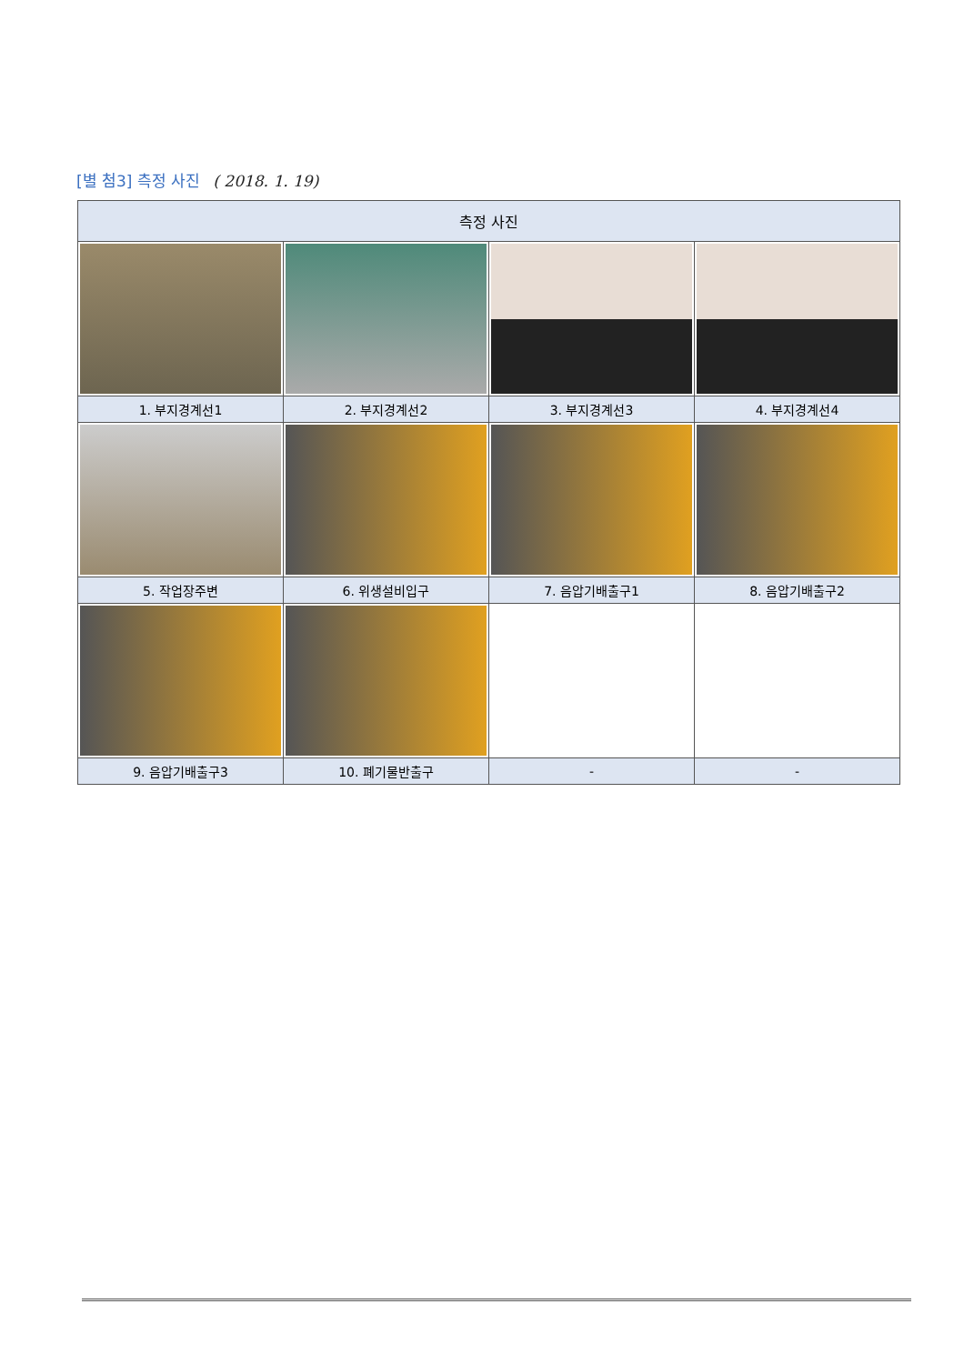[별 첨3] 측정 사진 ( 2018. 1. 19)
| 측정 사진 | | | |
| --- | --- | --- | --- |
| 1. 부지경계선1 | 2. 부지경계선2 | 3. 부지경계선3 | 4. 부지경계선4 |
| 5. 작업장주변 | 6. 위생설비입구 | 7. 음압기배출구1 | 8. 음압기배출구2 |
| 9. 음압기배출구3 | 10. 폐기물반출구 | - | - |